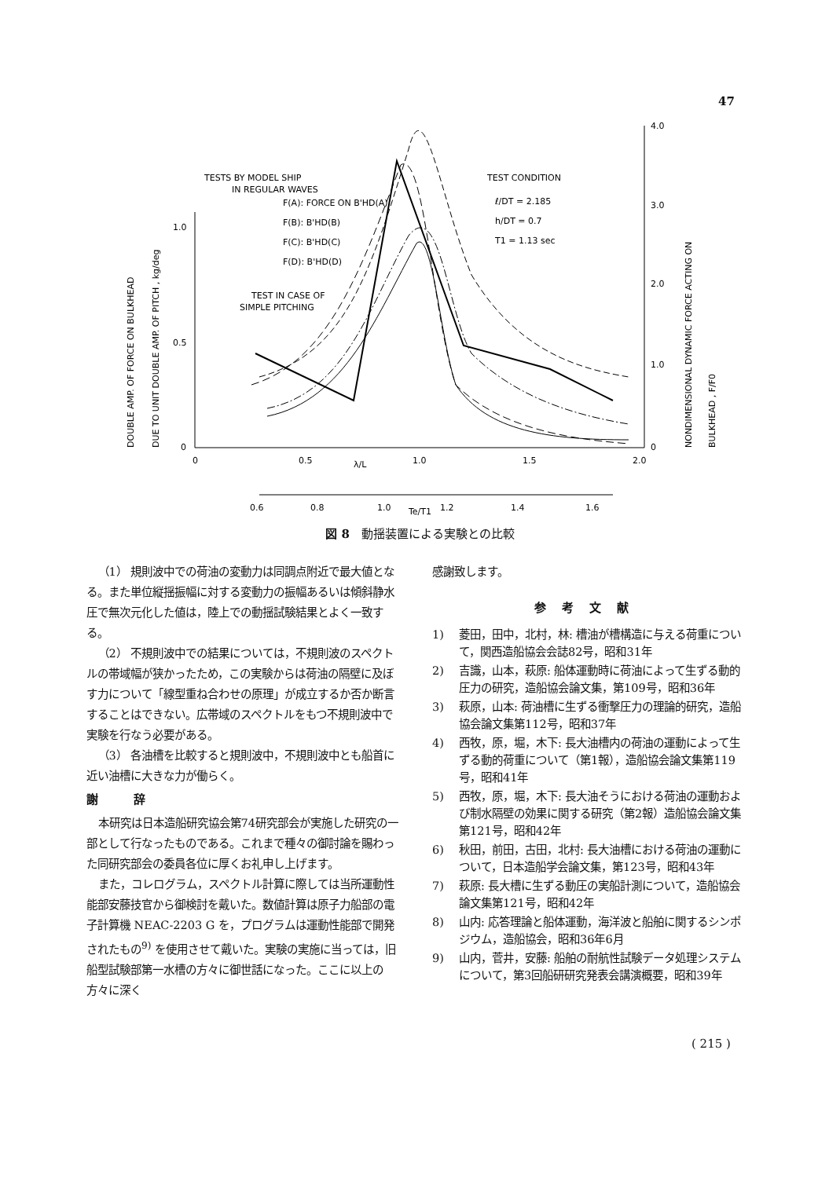47
0
0.5
1.0
0
0.5
1.0
1.5
2.0
λ/L
4.0
3.0
2.0
1.0
0
TESTS BY MODEL SHIP
IN REGULAR WAVES
F(A): FORCE ON B'HD(A)
F(B): B'HD(B)
F(C): B'HD(C)
F(D): B'HD(D)
TEST IN CASE OF
SIMPLE PITCHING
TEST CONDITION
ℓ/DT = 2.185
h/DT = 0.7
T1 = 1.13 sec
DOUBLE AMP. OF FORCE ON BULKHEAD
DUE TO UNIT DOUBLE AMP. OF PITCH , kg/deg
NONDIMENSIONAL DYNAMIC FORCE ACTING ON
BULKHEAD , F/F0
0.6
0.8
1.0
1.2
1.4
1.6
Te/T1
図 8　動揺装置による実験との比較
（1） 規則波中での荷油の変動力は同調点附近で最大値となる。また単位縦揺振幅に対する変動力の振幅あるいは傾斜静水圧で無次元化した値は，陸上での動揺試験結果とよく一致する。
（2） 不規則波中での結果については，不規則波のスペクトルの帯域幅が狭かったため，この実験からは荷油の隔壁に及ぼす力について「線型重ね合わせの原理」が成立するか否か断言することはできない。広帯域のスペクトルをもつ不規則波中で実験を行なう必要がある。
（3） 各油槽を比較すると規則波中，不規則波中とも船首に近い油槽に大きな力が働らく。
謝 辞
本研究は日本造船研究協会第74研究部会が実施した研究の一部として行なったものである。これまで種々の御討論を賜わった同研究部会の委員各位に厚くお礼申し上げます。
また，コレログラム，スペクトル計算に際しては当所運動性能部安藤技官から御検討を戴いた。数値計算は原子力船部の電子計算機 NEAC-2203 G を，プログラムは運動性能部で開発されたもの<sup>9)</sup> を使用させて戴いた。実験の実施に当っては，旧船型試験部第一水槽の方々に御世話になった。ここに以上の方々に深く
感謝致します。
参考文献
1) 菱田，田中，北村，林: 槽油が槽構造に与える荷重について，関西造船協会会誌82号，昭和31年
2) 吉識，山本，萩原: 船体運動時に荷油によって生ずる動的圧力の研究，造船協会論文集，第109号，昭和36年
3) 萩原，山本: 荷油槽に生ずる衝撃圧力の理論的研究，造船協会論文集第112号，昭和37年
4) 西牧，原，堀，木下: 長大油槽内の荷油の運動によって生ずる動的荷重について（第1報），造船協会論文集第119号，昭和41年
5) 西牧，原，堀，木下: 長大油そうにおける荷油の運動および制水隔壁の効果に関する研究（第2報）造船協会論文集第121号，昭和42年
6) 秋田，前田，古田，北村: 長大油槽における荷油の運動について，日本造船学会論文集，第123号，昭和43年
7) 萩原: 長大槽に生ずる動圧の実船計測について，造船協会論文集第121号，昭和42年
8) 山内: 応答理論と船体運動，海洋波と船舶に関するシンポジウム，造船協会，昭和36年6月
9) 山内，菅井，安藤: 船舶の耐航性試験データ処理システムについて，第3回船研研究発表会講演概要，昭和39年
( 215 )